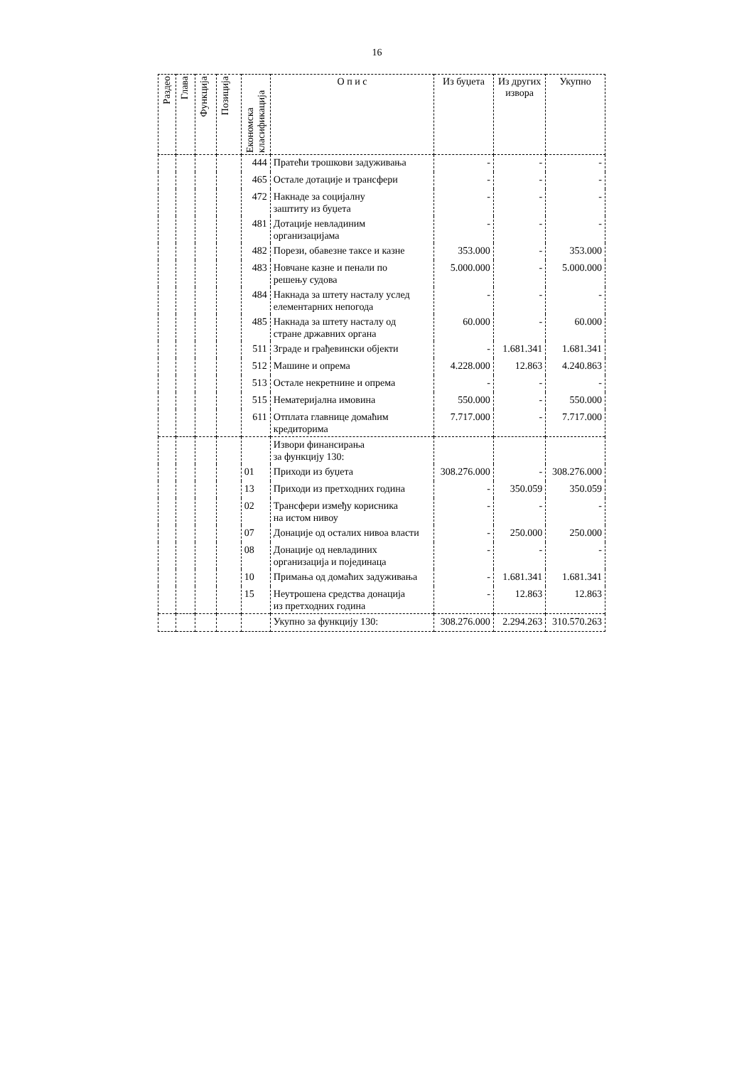16
| Раздео | Глава | Функција | Позиција | Економска класификација | О п и с | Из буџета | Из других извора | Укупно |
| --- | --- | --- | --- | --- | --- | --- | --- | --- |
| | | | | 444 | Пратећи трошкови задуживања | - | - | - |
| | | | | 465 | Остале дотације и трансфери | - | - | - |
| | | | | 472 | Накнаде за социјалну заштиту из буџета | - | - | - |
| | | | | 481 | Дотације невладиним организацијама | - | - | - |
| | | | | 482 | Порези, обавезне таксе и казне | 353.000 | - | 353.000 |
| | | | | 483 | Новчане казне и пенали по решењу судова | 5.000.000 | - | 5.000.000 |
| | | | | 484 | Накнада за штету насталу услед елементарних непогода | - | - | - |
| | | | | 485 | Накнада за штету насталу од стране државних органа | 60.000 | - | 60.000 |
| | | | | 511 | Зграде и грађевински објекти | - | 1.681.341 | 1.681.341 |
| | | | | 512 | Машине и опрема | 4.228.000 | 12.863 | 4.240.863 |
| | | | | 513 | Остале некретнине и опрема | - | - | - |
| | | | | 515 | Нематеријална имовина | 550.000 | - | 550.000 |
| | | | | 611 | Отплата главнице домаћим кредиторима | 7.717.000 | - | 7.717.000 |
| | | | | | Извори финансирања за функцију 130: | | | |
| | | | | 01 | Приходи из буџета | 308.276.000 | - | 308.276.000 |
| | | | | 13 | Приходи из претходних година | - | 350.059 | 350.059 |
| | | | | 02 | Трансфери између корисника на истом нивоу | - | - | - |
| | | | | 07 | Донације од осталих нивоа власти | - | 250.000 | 250.000 |
| | | | | 08 | Донације од невладиних организација и појединаца | - | - | - |
| | | | | 10 | Примања од домаћих задуживања | - | 1.681.341 | 1.681.341 |
| | | | | 15 | Неутрошена средства донација из претходних година | - | 12.863 | 12.863 |
| | | | | | Укупно за функцију 130: | 308.276.000 | 2.294.263 | 310.570.263 |